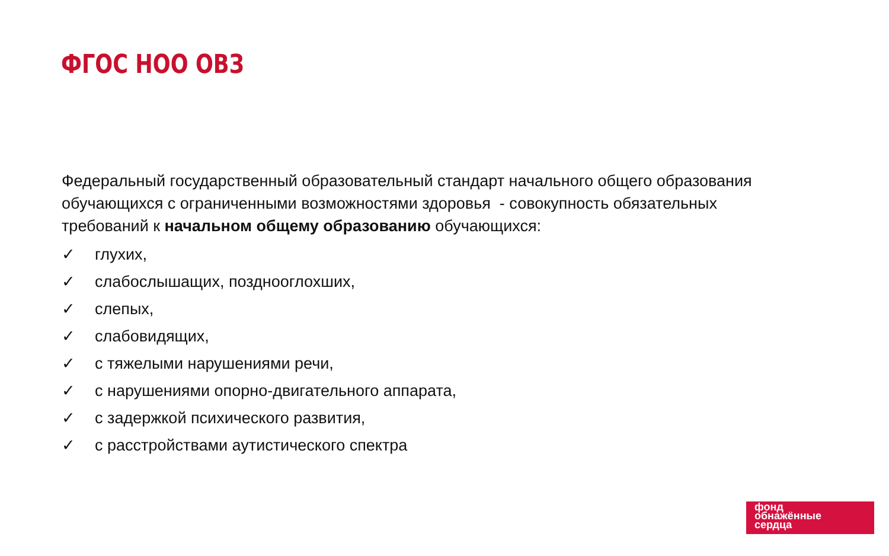ФГОС НОО ОВЗ
Федеральный государственный образовательный стандарт начального общего образования обучающихся с ограниченными возможностями здоровья - совокупность обязательных требований к начальном общему образованию обучающихся:
✓ глухих,
✓ слабослышащих, позднооглохших,
✓ слепых,
✓ слабовидящих,
✓ с тяжелыми нарушениями речи,
✓ с нарушениями опорно-двигательного аппарата,
✓ с задержкой психического развития,
✓ с расстройствами аутистического спектра
фонд
обнажённые
сердца